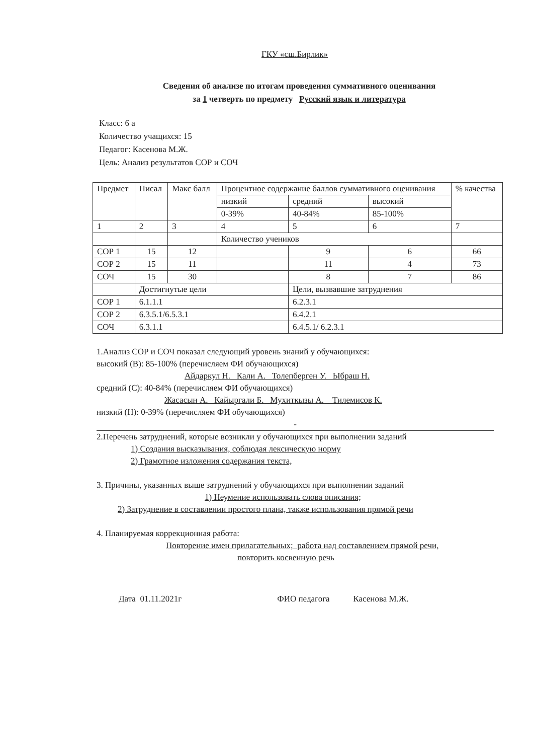ГКУ «сш.Бирлик»
Сведения об анализе по итогам проведения суммативного оценивания
за 1 четверть по предмету Русский язык и литература
Класс: 6 а
Количество учащихся: 15
Педагог: Касенова М.Ж.
Цель: Анализ результатов СОР и СОЧ
| Предмет | Писал | Макс балл | Процентное содержание баллов суммативного оценивания | | | % качества |
| | | | низкий | средний | высокий | |
| | | | 0-39% | 40-84% | 85-100% | |
| 1 | 2 | 3 | 4 | 5 | 6 | 7 |
| | | | Количество учеников | | | |
| СОР 1 | 15 | 12 | | 9 | 6 | 66 |
| СОР 2 | 15 | 11 | | 11 | 4 | 73 |
| СОЧ | 15 | 30 | | 8 | 7 | 86 |
| | Достигнутые цели | | | Цели, вызвавшие затруднения | | |
| СОР 1 | 6.1.1.1 | | | 6.2.3.1 | | |
| СОР 2 | 6.3.5.1/6.5.3.1 | | | 6.4.2.1 | | |
| СОЧ | 6.3.1.1 | | | 6.4.5.1/ 6.2.3.1 | | |
1.Анализ СОР и СОЧ показал следующий уровень знаний у обучающихся:
высокий (В): 85-100% (перечисляем ФИ обучающихся)
Айдаркул Н. Кали А. Толепберген У. Ыбраш Н.
средний (С): 40-84% (перечисляем ФИ обучающихся)
Жасасын А. Кайыргали Б. Мухиткызы А. Тилемисов К.
низкий (Н): 0-39% (перечисляем ФИ обучающихся)
-
2.Перечень затруднений, которые возникли у обучающихся при выполнении заданий
1) Создания высказывания, соблюдая лексическую норму
2) Грамотное изложения содержания текста,
3. Причины, указанных выше затруднений у обучающихся при выполнении заданий
1) Неумение использовать слова описания;
2) Затруднение в составлении простого плана, также использования прямой речи
4. Планируемая коррекционная работа:
Повторение имен прилагательных; работа над составлением прямой речи,
повторить косвенную речь
Дата 01.11.2021г ФИО педагога Касенова М.Ж.